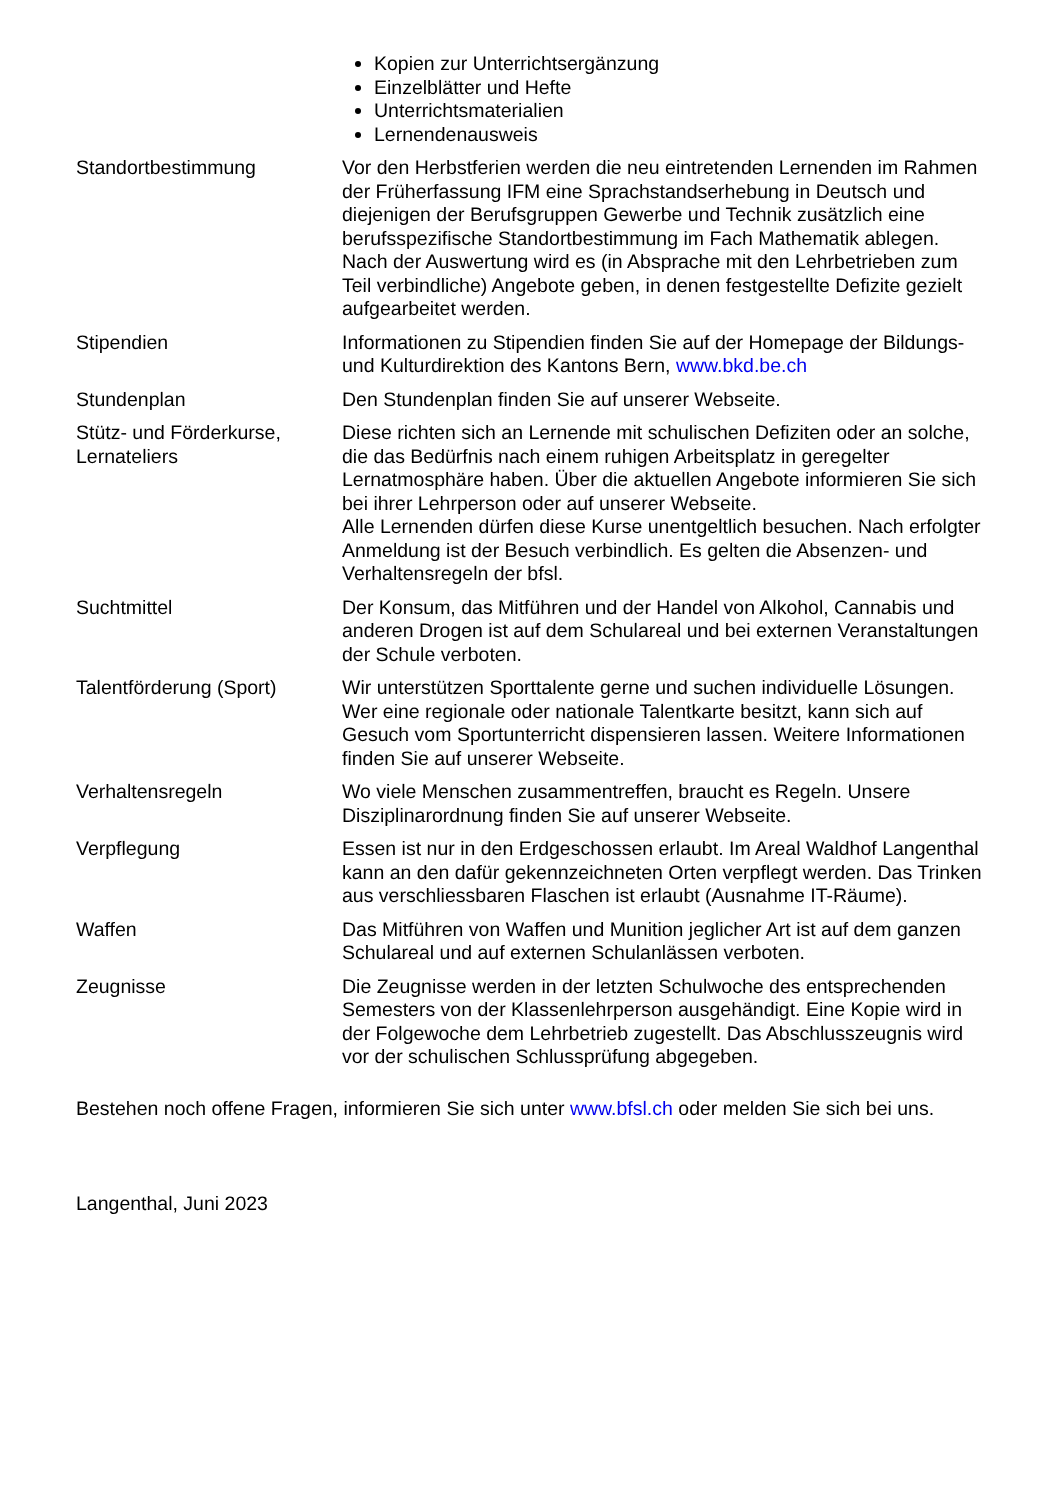Kopien zur Unterrichtsergänzung
Einzelblätter und Hefte
Unterrichtsmaterialien
Lernendenausweis
Standortbestimmung Vor den Herbstferien werden die neu eintretenden Lernenden im Rahmen der Früherfassung IFM eine Sprachstandserhebung in Deutsch und diejenigen der Berufsgruppen Gewerbe und Technik zusätzlich eine berufsspezifische Standortbestimmung im Fach Mathematik ablegen. Nach der Auswertung wird es (in Absprache mit den Lehrbetrieben zum Teil verbindliche) Angebote geben, in denen festgestellte Defizite gezielt aufgearbeitet werden.
Stipendien Informationen zu Stipendien finden Sie auf der Homepage der Bildungs- und Kulturdirektion des Kantons Bern, www.bkd.be.ch
Stundenplan Den Stundenplan finden Sie auf unserer Webseite.
Stütz- und Förderkurse,
Lernateliers
Diese richten sich an Lernende mit schulischen Defiziten oder an solche, die das Bedürfnis nach einem ruhigen Arbeitsplatz in geregelter Lernatmosphäre haben. Über die aktuellen Angebote informieren Sie sich bei ihrer Lehrperson oder auf unserer Webseite.
Alle Lernenden dürfen diese Kurse unentgeltlich besuchen. Nach erfolgter Anmeldung ist der Besuch verbindlich. Es gelten die Absenzen- und Verhaltensregeln der bfsl.
Suchtmittel Der Konsum, das Mitführen und der Handel von Alkohol, Cannabis und anderen Drogen ist auf dem Schulareal und bei externen Veranstaltungen der Schule verboten.
Talentförderung (Sport)
Wir unterstützen Sporttalente gerne und suchen individuelle Lösungen. Wer eine regionale oder nationale Talentkarte besitzt, kann sich auf Gesuch vom Sportunterricht dispensieren lassen. Weitere Informationen finden Sie auf unserer Webseite.
Verhaltensregeln Wo viele Menschen zusammentreffen, braucht es Regeln. Unsere Disziplinarordnung finden Sie auf unserer Webseite.
Verpflegung Essen ist nur in den Erdgeschossen erlaubt. Im Areal Waldhof Langenthal kann an den dafür gekennzeichneten Orten verpflegt werden. Das Trinken aus verschliessbaren Flaschen ist erlaubt (Ausnahme IT-Räume).
Waffen Das Mitführen von Waffen und Munition jeglicher Art ist auf dem ganzen Schulareal und auf externen Schulanlässen verboten.
Zeugnisse Die Zeugnisse werden in der letzten Schulwoche des entsprechenden Semesters von der Klassenlehrperson ausgehändigt. Eine Kopie wird in der Folgewoche dem Lehrbetrieb zugestellt. Das Abschlusszeugnis wird vor der schulischen Schlussprüfung abgegeben.
Bestehen noch offene Fragen, informieren Sie sich unter www.bfsl.ch oder melden Sie sich bei uns.
Langenthal, Juni 2023